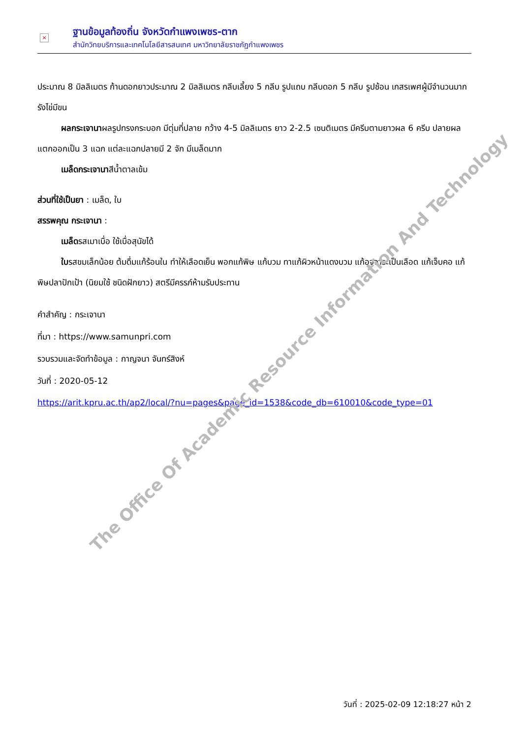×
ฐานข้อมูลท้องถิ่น จังหวัดกำแพงเพชร-ตาก
สำนักวิทยบริการและเทคโนโลยีสารสนเทศ มหาวิทยาลัยราชภัฏกำแพงเพชร
ประมาณ 8 มิลลิเมตร ก้านดอกยาวประมาณ 2 มิลลิเมตร กลีบเลี้ยง 5 กลีบ รูปแถบ กลีบดอก 5 กลีบ รูปช้อน เกสรเพศผู้มีจำนวนมาก รังไข่มีขน
ผลกระเจานาผลรูปทรงกระบอก มีตุ่มที่ปลาย กว้าง 4-5 มิลลิเมตร ยาว 2-2.5 เซนติเมตร มีครีบตามยาวผล 6 ครีบ ปลายผลแตกออกเป็น 3 แฉก แต่ละแฉกปลายมี 2 จัก มีเมล็ดมาก
เมล็ดกระเจานาสีน้ำตาลเข้ม
ส่วนที่ใช้เป็นยา : เมล็ด, ใบ
สรรพคุณ กระเจานา :
เมล็ดรสเมาเบื่อ ใช้เบื่อสุนัขได้
ใบรสขมเล็กน้อย ต้มดื่มแก้ร้อนใน ทำให้เลือดเย็น พอกแก้พิษ แก้บวม ทาแก้ผิวหน้าแดงบวม แก้อุจจาระเป็นเลือด แก้เจ็บคอ แก้พิษปลาปักเป้า (นิยมใช้ ชนิดฝักยาว) สตรีมีครรภ์ห้ามรับประทาน
คำสำคัญ : กระเจานา
ที่มา : https://www.samunpri.com
รวบรวมและจัดทำข้อมูล : กาญจนา จันทร์สิงห์
วันที่ : 2020-05-12
https://arit.kpru.ac.th/ap2/local/?nu=pages&page_id=1538&code_db=610010&code_type=01
The Office Of Academic Resource Information And Technology
วันที่ : 2025-02-09 12:18:27 หน้า 2